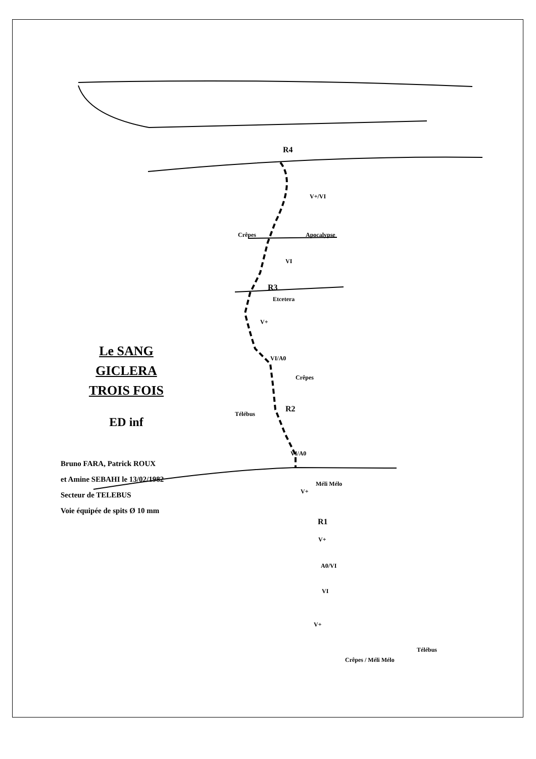R4
V+/VI
Crêpes Apocalypse
VI
R3
Etcetera
V+
VI/A0
Crêpes
R2
Télébus
VI/A0
Méli Mélo
V+
R1
V+
A0/VI
VI
V+
Télébus
Crêpes / Méli Mélo
Le SANG
GICLERA
TROIS FOIS
ED inf
Bruno FARA, Patrick ROUX
et Amine SEBAHI le 13/02/1982
Secteur de TELEBUS
Voie équipée de spits Ø 10 mm